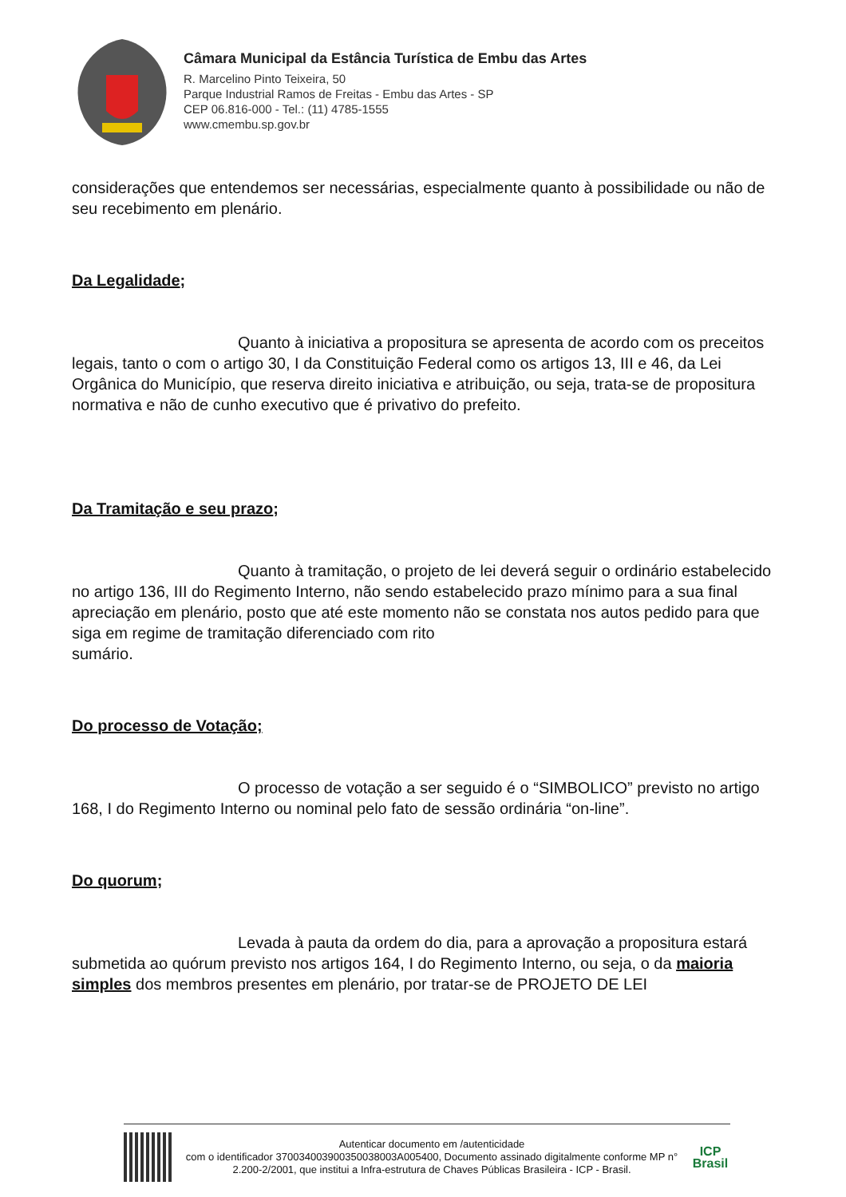Câmara Municipal da Estância Turística de Embu das Artes
R. Marcelino Pinto Teixeira, 50
Parque Industrial Ramos de Freitas - Embu das Artes - SP
CEP 06.816-000 - Tel.: (11) 4785-1555
www.cmembu.sp.gov.br
considerações que entendemos ser necessárias, especialmente quanto à possibilidade ou não de seu recebimento em plenário.
Da Legalidade;
Quanto à iniciativa a propositura se apresenta de acordo com os preceitos legais, tanto o com o artigo 30, I da Constituição Federal como os artigos 13, III e 46, da Lei Orgânica do Município, que reserva direito iniciativa e atribuição, ou seja, trata-se de propositura normativa e não de cunho executivo que é privativo do prefeito.
Da Tramitação e seu prazo;
Quanto à tramitação, o projeto de lei deverá seguir o ordinário estabelecido no artigo 136, III do Regimento Interno, não sendo estabelecido prazo mínimo para a sua final apreciação em plenário, posto que até este momento não se constata nos autos pedido para que siga em regime de tramitação diferenciado com rito
sumário.
Do processo de Votação;
O processo de votação a ser seguido é o “SIMBOLICO” previsto no artigo 168, I do Regimento Interno ou nominal pelo fato de sessão ordinária “on-line”.
Do quorum;
Levada à pauta da ordem do dia, para a aprovação a propositura estará submetida ao quórum previsto nos artigos 164, I do Regimento Interno, ou seja, o da maioria simples dos membros presentes em plenário, por tratar-se de PROJETO DE LEI
Autenticar documento em /autenticidade
com o identificador 370034003900350038003A005400, Documento assinado digitalmente conforme MP n° 2.200-2/2001, que institui a Infra-estrutura de Chaves Públicas Brasileira - ICP - Brasil.
ICP
Brasil